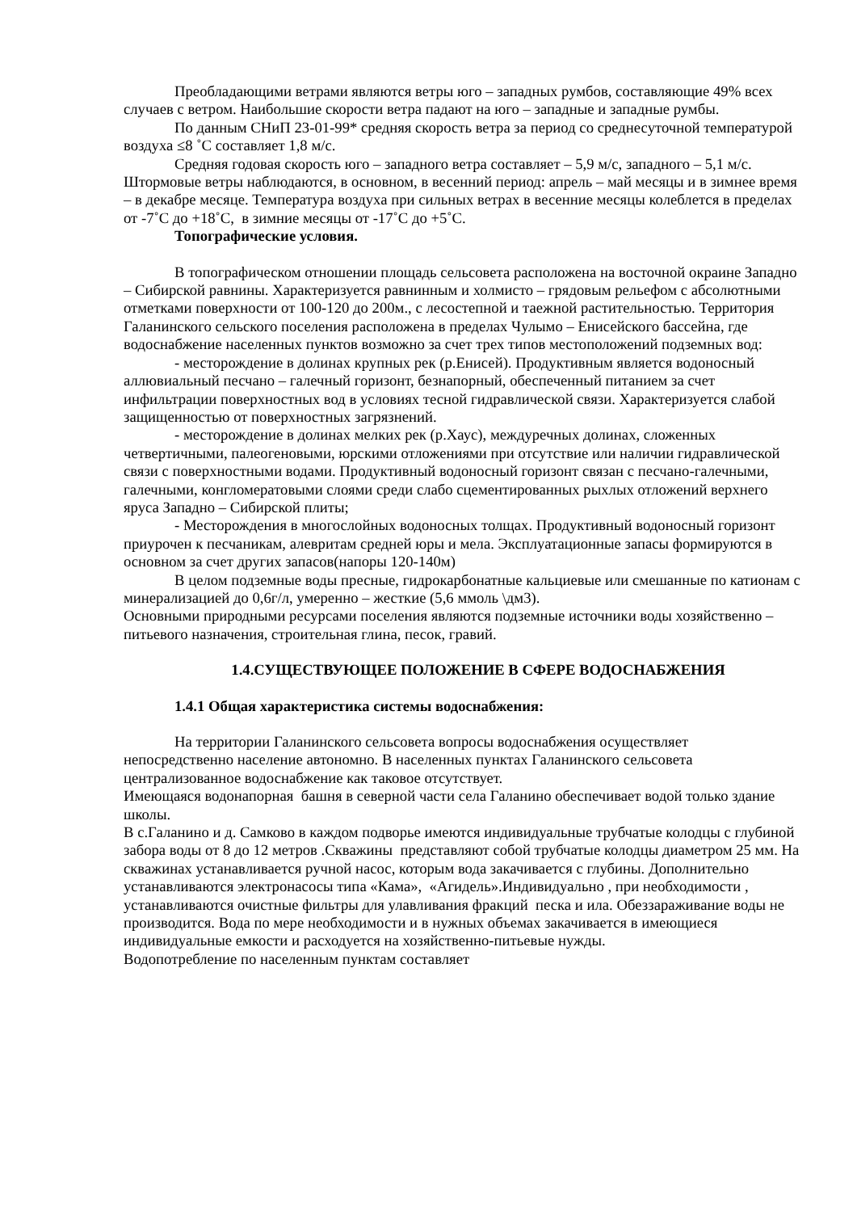Преобладающими ветрами являются ветры юго – западных румбов, составляющие 49% всех случаев с ветром. Наибольшие скорости ветра падают на юго – западные и западные румбы.
По данным СНиП 23-01-99* средняя скорость ветра за период со среднесуточной температурой воздуха ≤8 ˚С составляет 1,8 м/с.
Средняя годовая скорость юго – западного ветра составляет – 5,9 м/с, западного – 5,1 м/с. Штормовые ветры наблюдаются, в основном, в весенний период: апрель – май месяцы и в зимнее время – в декабре месяце. Температура воздуха при сильных ветрах в весенние месяцы колеблется в пределах от -7˚С до +18˚С, в зимние месяцы от -17˚С до +5˚С.
Топографические условия.
В топографическом отношении площадь сельсовета расположена на восточной окраине Западно – Сибирской равнины. Характеризуется равнинным и холмисто – грядовым рельефом с абсолютными отметками поверхности от 100-120 до 200м., с лесостепной и таежной растительностью. Территория Галанинского сельского поселения расположена в пределах Чулымо – Енисейского бассейна, где водоснабжение населенных пунктов возможно за счет трех типов местоположений подземных вод:
- месторождение в долинах крупных рек (р.Енисей). Продуктивным является водоносный аллювиальный песчано – галечный горизонт, безнапорный, обеспеченный питанием за счет инфильтрации поверхностных вод в условиях тесной гидравлической связи. Характеризуется слабой защищенностью от поверхностных загрязнений.
- месторождение в долинах мелких рек (р.Хаус), междуречных долинах, сложенных четвертичными, палеогеновыми, юрскими отложениями при отсутствие или наличии гидравлической связи с поверхностными водами. Продуктивный водоносный горизонт связан с песчано-галечными, галечными, конгломератовыми слоями среди слабо сцементированных рыхлых отложений верхнего яруса Западно – Сибирской плиты;
- Месторождения в многослойных водоносных толщах. Продуктивный водоносный горизонт приурочен к песчаникам, алевритам средней юры и мела. Эксплуатационные запасы формируются в основном за счет других запасов(напоры 120-140м)
В целом подземные воды пресные, гидрокарбонатные кальциевые или смешанные по катионам с минерализацией до 0,6г/л, умеренно – жесткие (5,6 ммоль \дм3).
Основными природными ресурсами поселения являются подземные источники воды хозяйственно – питьевого назначения, строительная глина, песок, гравий.
1.4.СУЩЕСТВУЮЩЕЕ ПОЛОЖЕНИЕ В СФЕРЕ ВОДОСНАБЖЕНИЯ
1.4.1 Общая характеристика системы водоснабжения:
На территории Галанинского сельсовета вопросы водоснабжения осуществляет непосредственно население автономно. В населенных пунктах Галанинского сельсовета централизованное водоснабжение как таковое отсутствует.
Имеющаяся водонапорная башня в северной части села Галанино обеспечивает водой только здание школы.
В с.Галанино и д. Самково в каждом подворье имеются индивидуальные трубчатые колодцы с глубиной забора воды от 8 до 12 метров .Скважины представляют собой трубчатые колодцы диаметром 25 мм. На скважинах устанавливается ручной насос, которым вода закачивается с глубины. Дополнительно устанавливаются электронасосы типа «Кама», «Агидель».Индивидуально , при необходимости , устанавливаются очистные фильтры для улавливания фракций песка и ила. Обеззараживание воды не производится. Вода по мере необходимости и в нужных объемах закачивается в имеющиеся индивидуальные емкости и расходуется на хозяйственно-питьевые нужды.
Водопотребление по населенным пунктам составляет